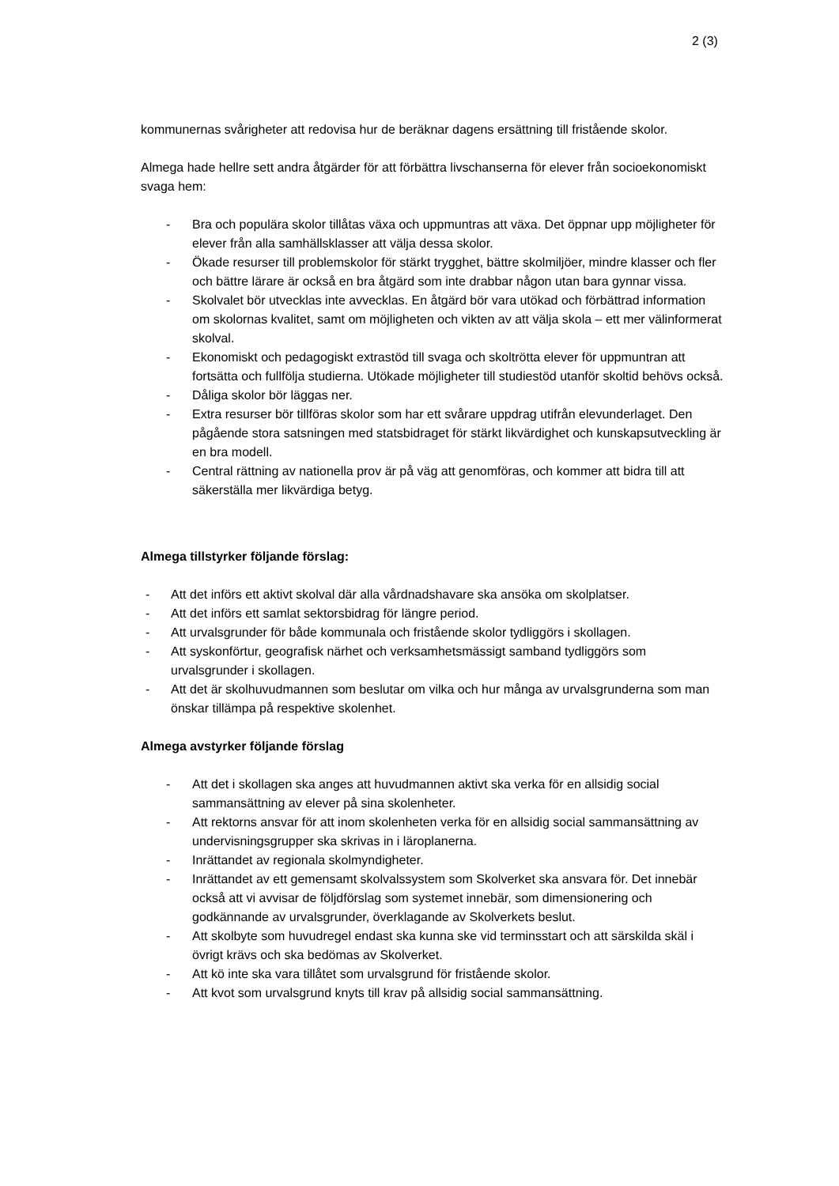2 (3)
kommunernas svårigheter att redovisa hur de beräknar dagens ersättning till fristående skolor.
Almega hade hellre sett andra åtgärder för att förbättra livschanserna för elever från socioekonomiskt svaga hem:
- Bra och populära skolor tillåtas växa och uppmuntras att växa. Det öppnar upp möjligheter för elever från alla samhällsklasser att välja dessa skolor.
- Ökade resurser till problemskolor för stärkt trygghet, bättre skolmiljöer, mindre klasser och fler och bättre lärare är också en bra åtgärd som inte drabbar någon utan bara gynnar vissa.
- Skolvalet bör utvecklas inte avvecklas. En åtgärd bör vara utökad och förbättrad information om skolornas kvalitet, samt om möjligheten och vikten av att välja skola – ett mer välinformerat skolval.
- Ekonomiskt och pedagogiskt extrastöd till svaga och skoltrötta elever för uppmuntran att fortsätta och fullfölja studierna. Utökade möjligheter till studiestöd utanför skoltid behövs också.
- Dåliga skolor bör läggas ner.
- Extra resurser bör tillföras skolor som har ett svårare uppdrag utifrån elevunderlaget. Den pågående stora satsningen med statsbidraget för stärkt likvärdighet och kunskapsutveckling är en bra modell.
- Central rättning av nationella prov är på väg att genomföras, och kommer att bidra till att säkerställa mer likvärdiga betyg.
Almega tillstyrker följande förslag:
- Att det införs ett aktivt skolval där alla vårdnadshavare ska ansöka om skolplatser.
- Att det införs ett samlat sektorsbidrag för längre period.
- Att urvalsgrunder för både kommunala och fristående skolor tydliggörs i skollagen.
- Att syskonförtur, geografisk närhet och verksamhetsmässigt samband tydliggörs som urvalsgrunder i skollagen.
- Att det är skolhuvudmannen som beslutar om vilka och hur många av urvalsgrunderna som man önskar tillämpa på respektive skolenhet.
Almega avstyrker följande förslag
- Att det i skollagen ska anges att huvudmannen aktivt ska verka för en allsidig social sammansättning av elever på sina skolenheter.
- Att rektorns ansvar för att inom skolenheten verka för en allsidig social sammansättning av undervisningsgrupper ska skrivas in i läroplanerna.
- Inrättandet av regionala skolmyndigheter.
- Inrättandet av ett gemensamt skolvalssystem som Skolverket ska ansvara för. Det innebär också att vi avvisar de följdförslag som systemet innebär, som dimensionering och godkännande av urvalsgrunder, överklagande av Skolverkets beslut.
- Att skolbyte som huvudregel endast ska kunna ske vid terminsstart och att särskilda skäl i övrigt krävs och ska bedömas av Skolverket.
- Att kö inte ska vara tillåtet som urvalsgrund för fristående skolor.
- Att kvot som urvalsgrund knyts till krav på allsidig social sammansättning.